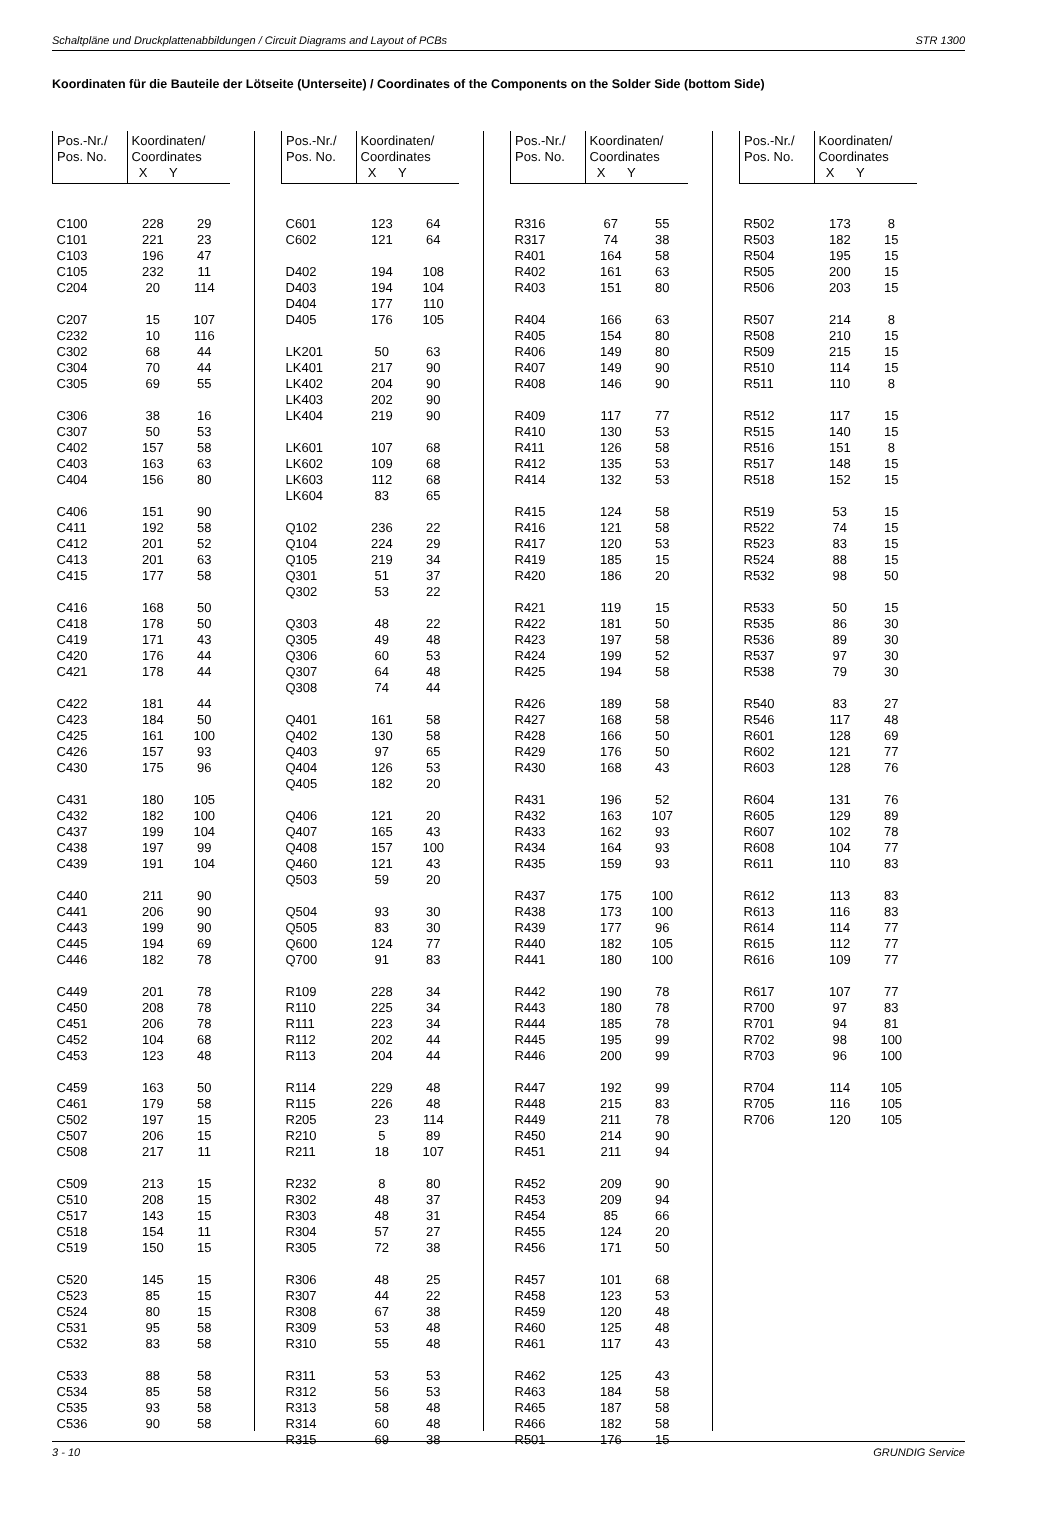Schaltpläne und Druckplattenabbildungen / Circuit Diagrams and Layout of PCBs STR 1300
Koordinaten für die Bauteile der Lötseite (Unterseite) / Coordinates of the Components on the Solder Side (bottom Side)
| Pos.-Nr./ Pos. No. | Koordinaten/ Coordinates X Y | |
| --- | --- | --- |
| C100 | 228 | 29 |
| C101 | 221 | 23 |
| C103 | 196 | 47 |
| C105 | 232 | 11 |
| C204 | 20 | 114 |
| C207 | 15 | 107 |
| C232 | 10 | 116 |
| C302 | 68 | 44 |
| C304 | 70 | 44 |
| C305 | 69 | 55 |
| C306 | 38 | 16 |
| C307 | 50 | 53 |
| C402 | 157 | 58 |
| C403 | 163 | 63 |
| C404 | 156 | 80 |
| C406 | 151 | 90 |
| C411 | 192 | 58 |
| C412 | 201 | 52 |
| C413 | 201 | 63 |
| C415 | 177 | 58 |
| C416 | 168 | 50 |
| C418 | 178 | 50 |
| C419 | 171 | 43 |
| C420 | 176 | 44 |
| C421 | 178 | 44 |
| C422 | 181 | 44 |
| C423 | 184 | 50 |
| C425 | 161 | 100 |
| C426 | 157 | 93 |
| C430 | 175 | 96 |
| C431 | 180 | 105 |
| C432 | 182 | 100 |
| C437 | 199 | 104 |
| C438 | 197 | 99 |
| C439 | 191 | 104 |
| C440 | 211 | 90 |
| C441 | 206 | 90 |
| C443 | 199 | 90 |
| C445 | 194 | 69 |
| C446 | 182 | 78 |
| C449 | 201 | 78 |
| C450 | 208 | 78 |
| C451 | 206 | 78 |
| C452 | 104 | 68 |
| C453 | 123 | 48 |
| C459 | 163 | 50 |
| C461 | 179 | 58 |
| C502 | 197 | 15 |
| C507 | 206 | 15 |
| C508 | 217 | 11 |
| C509 | 213 | 15 |
| C510 | 208 | 15 |
| C517 | 143 | 15 |
| C518 | 154 | 11 |
| C519 | 150 | 15 |
| C520 | 145 | 15 |
| C523 | 85 | 15 |
| C524 | 80 | 15 |
| C531 | 95 | 58 |
| C532 | 83 | 58 |
| C533 | 88 | 58 |
| C534 | 85 | 58 |
| C535 | 93 | 58 |
| C536 | 90 | 58 |
| Pos.-Nr./ Pos. No. | Koordinaten/ Coordinates X Y | |
| --- | --- | --- |
| C601 | 123 | 64 |
| C602 | 121 | 64 |
| D402 | 194 | 108 |
| D403 | 194 | 104 |
| D404 | 177 | 110 |
| D405 | 176 | 105 |
| LK201 | 50 | 63 |
| LK401 | 217 | 90 |
| LK402 | 204 | 90 |
| LK403 | 202 | 90 |
| LK404 | 219 | 90 |
| LK601 | 107 | 68 |
| LK602 | 109 | 68 |
| LK603 | 112 | 68 |
| LK604 | 83 | 65 |
| Q102 | 236 | 22 |
| Q104 | 224 | 29 |
| Q105 | 219 | 34 |
| Q301 | 51 | 37 |
| Q302 | 53 | 22 |
| Q303 | 48 | 22 |
| Q305 | 49 | 48 |
| Q306 | 60 | 53 |
| Q307 | 64 | 48 |
| Q308 | 74 | 44 |
| Q401 | 161 | 58 |
| Q402 | 130 | 58 |
| Q403 | 97 | 65 |
| Q404 | 126 | 53 |
| Q405 | 182 | 20 |
| Q406 | 121 | 20 |
| Q407 | 165 | 43 |
| Q408 | 157 | 100 |
| Q460 | 121 | 43 |
| Q503 | 59 | 20 |
| Q504 | 93 | 30 |
| Q505 | 83 | 30 |
| Q600 | 124 | 77 |
| Q700 | 91 | 83 |
| R109 | 228 | 34 |
| R110 | 225 | 34 |
| R111 | 223 | 34 |
| R112 | 202 | 44 |
| R113 | 204 | 44 |
| R114 | 229 | 48 |
| R115 | 226 | 48 |
| R205 | 23 | 114 |
| R210 | 5 | 89 |
| R211 | 18 | 107 |
| R232 | 8 | 80 |
| R302 | 48 | 37 |
| R303 | 48 | 31 |
| R304 | 57 | 27 |
| R305 | 72 | 38 |
| R306 | 48 | 25 |
| R307 | 44 | 22 |
| R308 | 67 | 38 |
| R309 | 53 | 48 |
| R310 | 55 | 48 |
| R311 | 53 | 53 |
| R312 | 56 | 53 |
| R313 | 58 | 48 |
| R314 | 60 | 48 |
| R315 | 69 | 38 |
| Pos.-Nr./ Pos. No. | Koordinaten/ Coordinates X Y | |
| --- | --- | --- |
| R316 | 67 | 55 |
| R317 | 74 | 38 |
| R401 | 164 | 58 |
| R402 | 161 | 63 |
| R403 | 151 | 80 |
| R404 | 166 | 63 |
| R405 | 154 | 80 |
| R406 | 149 | 80 |
| R407 | 149 | 90 |
| R408 | 146 | 90 |
| R409 | 117 | 77 |
| R410 | 130 | 53 |
| R411 | 126 | 58 |
| R412 | 135 | 53 |
| R414 | 132 | 53 |
| R415 | 124 | 58 |
| R416 | 121 | 58 |
| R417 | 120 | 53 |
| R419 | 185 | 15 |
| R420 | 186 | 20 |
| R421 | 119 | 15 |
| R422 | 181 | 50 |
| R423 | 197 | 58 |
| R424 | 199 | 52 |
| R425 | 194 | 58 |
| R426 | 189 | 58 |
| R427 | 168 | 58 |
| R428 | 166 | 50 |
| R429 | 176 | 50 |
| R430 | 168 | 43 |
| R431 | 196 | 52 |
| R432 | 163 | 107 |
| R433 | 162 | 93 |
| R434 | 164 | 93 |
| R435 | 159 | 93 |
| R437 | 175 | 100 |
| R438 | 173 | 100 |
| R439 | 177 | 96 |
| R440 | 182 | 105 |
| R441 | 180 | 100 |
| R442 | 190 | 78 |
| R443 | 180 | 78 |
| R444 | 185 | 78 |
| R445 | 195 | 99 |
| R446 | 200 | 99 |
| R447 | 192 | 99 |
| R448 | 215 | 83 |
| R449 | 211 | 78 |
| R450 | 214 | 90 |
| R451 | 211 | 94 |
| R452 | 209 | 90 |
| R453 | 209 | 94 |
| R454 | 85 | 66 |
| R455 | 124 | 20 |
| R456 | 171 | 50 |
| R457 | 101 | 68 |
| R458 | 123 | 53 |
| R459 | 120 | 48 |
| R460 | 125 | 48 |
| R461 | 117 | 43 |
| R462 | 125 | 43 |
| R463 | 184 | 58 |
| R465 | 187 | 58 |
| R466 | 182 | 58 |
| R501 | 176 | 15 |
| Pos.-Nr./ Pos. No. | Koordinaten/ Coordinates X Y | |
| --- | --- | --- |
| R502 | 173 | 8 |
| R503 | 182 | 15 |
| R504 | 195 | 15 |
| R505 | 200 | 15 |
| R506 | 203 | 15 |
| R507 | 214 | 8 |
| R508 | 210 | 15 |
| R509 | 215 | 15 |
| R510 | 114 | 15 |
| R511 | 110 | 8 |
| R512 | 117 | 15 |
| R515 | 140 | 15 |
| R516 | 151 | 8 |
| R517 | 148 | 15 |
| R518 | 152 | 15 |
| R519 | 53 | 15 |
| R522 | 74 | 15 |
| R523 | 83 | 15 |
| R524 | 88 | 15 |
| R532 | 98 | 50 |
| R533 | 50 | 15 |
| R535 | 86 | 30 |
| R536 | 89 | 30 |
| R537 | 97 | 30 |
| R538 | 79 | 30 |
| R540 | 83 | 27 |
| R546 | 117 | 48 |
| R601 | 128 | 69 |
| R602 | 121 | 77 |
| R603 | 128 | 76 |
| R604 | 131 | 76 |
| R605 | 129 | 89 |
| R607 | 102 | 78 |
| R608 | 104 | 77 |
| R611 | 110 | 83 |
| R612 | 113 | 83 |
| R613 | 116 | 83 |
| R614 | 114 | 77 |
| R615 | 112 | 77 |
| R616 | 109 | 77 |
| R617 | 107 | 77 |
| R700 | 97 | 83 |
| R701 | 94 | 81 |
| R702 | 98 | 100 |
| R703 | 96 | 100 |
| R704 | 114 | 105 |
| R705 | 116 | 105 |
| R706 | 120 | 105 |
3 - 10 GRUNDIG Service